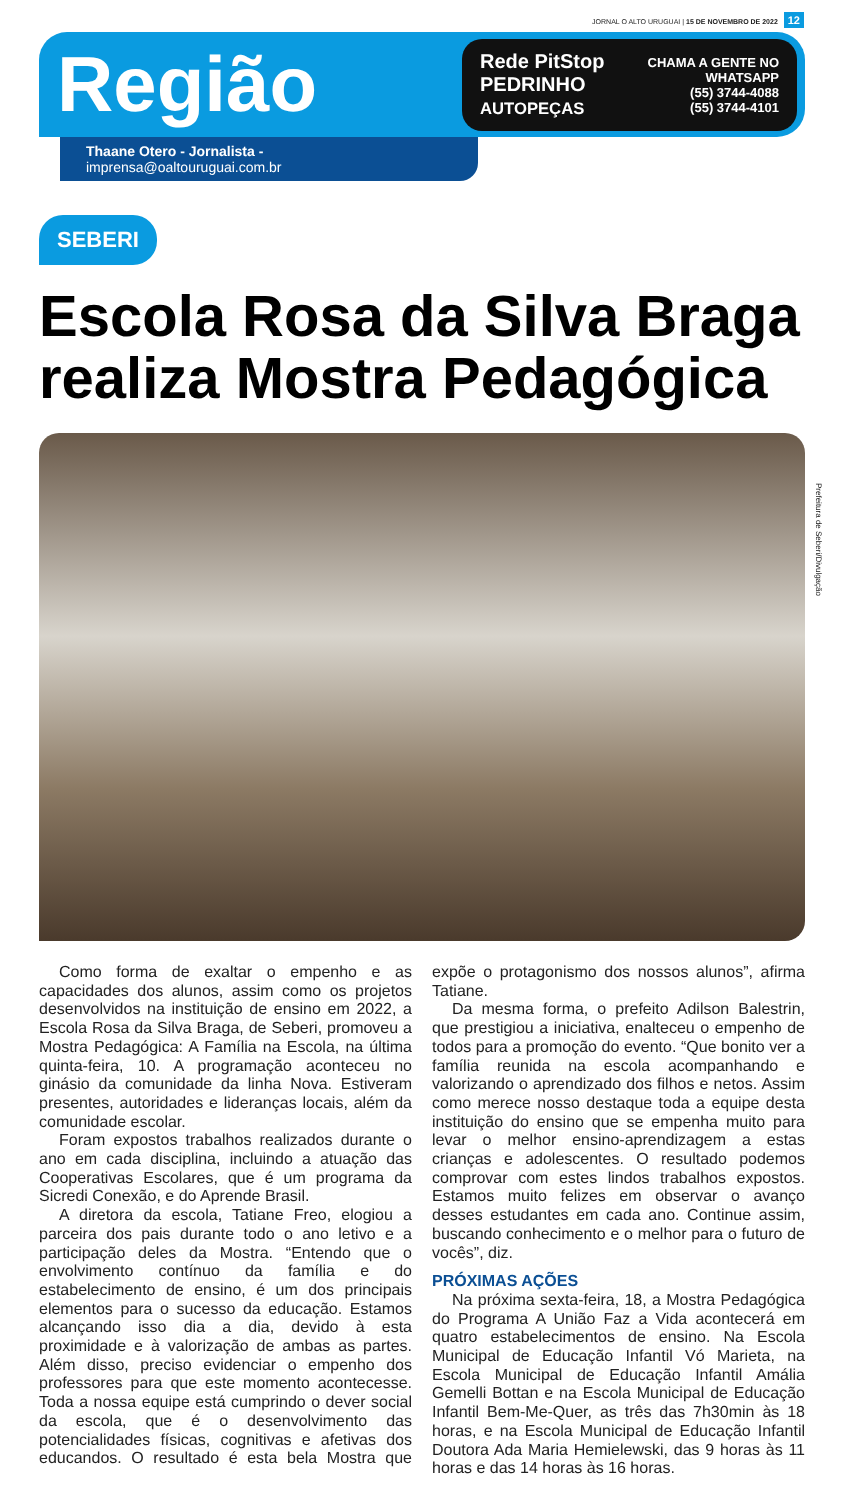JORNAL O ALTO URUGUAI | 15 DE NOVEMBRO DE 2022 12
Região
Rede PitStop
PEDRINHO
AUTOPEÇAS
CHAMA A GENTE NO
WHATSAPP
(55) 3744-4088
(55) 3744-4101
Thaane Otero - Jornalista - imprensa@oaltouruguai.com.br
SEBERI
Escola Rosa da Silva Braga realiza Mostra Pedagógica
Prefeitura de Seberi/Divulgação
Como forma de exaltar o empenho e as capacidades dos alunos, assim como os projetos desenvolvidos na instituição de ensino em 2022, a Escola Rosa da Silva Braga, de Seberi, promoveu a Mostra Pedagógica: A Família na Escola, na última quinta-feira, 10. A programação aconteceu no ginásio da comunidade da linha Nova. Estiveram presentes, autoridades e lideranças locais, além da comunidade escolar.
Foram expostos trabalhos realizados durante o ano em cada disciplina, incluindo a atuação das Cooperativas Escolares, que é um programa da Sicredi Conexão, e do Aprende Brasil.
A diretora da escola, Tatiane Freo, elogiou a parceira dos pais durante todo o ano letivo e a participação deles da Mostra. “Entendo que o envolvimento contínuo da família e do estabelecimento de ensino, é um dos principais elementos para o sucesso da educação. Estamos alcançando isso dia a dia, devido à esta proximidade e à valorização de ambas as partes. Além disso, preciso evidenciar o empenho dos professores para que este momento acontecesse. Toda a nossa equipe está cumprindo o dever social da escola, que é o desenvolvimento das potencialidades físicas, cognitivas e afetivas dos educandos. O resultado é esta bela Mostra que expõe o protagonismo dos nossos alunos”, afirma Tatiane.
Da mesma forma, o prefeito Adilson Balestrin, que prestigiou a iniciativa, enalteceu o empenho de todos para a promoção do evento. “Que bonito ver a família reunida na escola acompanhando e valorizando o aprendizado dos filhos e netos. Assim como merece nosso destaque toda a equipe desta instituição do ensino que se empenha muito para levar o melhor ensino-aprendizagem a estas crianças e adolescentes. O resultado podemos comprovar com estes lindos trabalhos expostos. Estamos muito felizes em observar o avanço desses estudantes em cada ano. Continue assim, buscando conhecimento e o melhor para o futuro de vocês”, diz.
PRÓXIMAS AÇÕES
Na próxima sexta-feira, 18, a Mostra Pedagógica do Programa A União Faz a Vida acontecerá em quatro estabelecimentos de ensino. Na Escola Municipal de Educação Infantil Vó Marieta, na Escola Municipal de Educação Infantil Amália Gemelli Bottan e na Escola Municipal de Educação Infantil Bem-Me-Quer, as três das 7h30min às 18 horas, e na Escola Municipal de Educação Infantil Doutora Ada Maria Hemielewski, das 9 horas às 11 horas e das 14 horas às 16 horas.